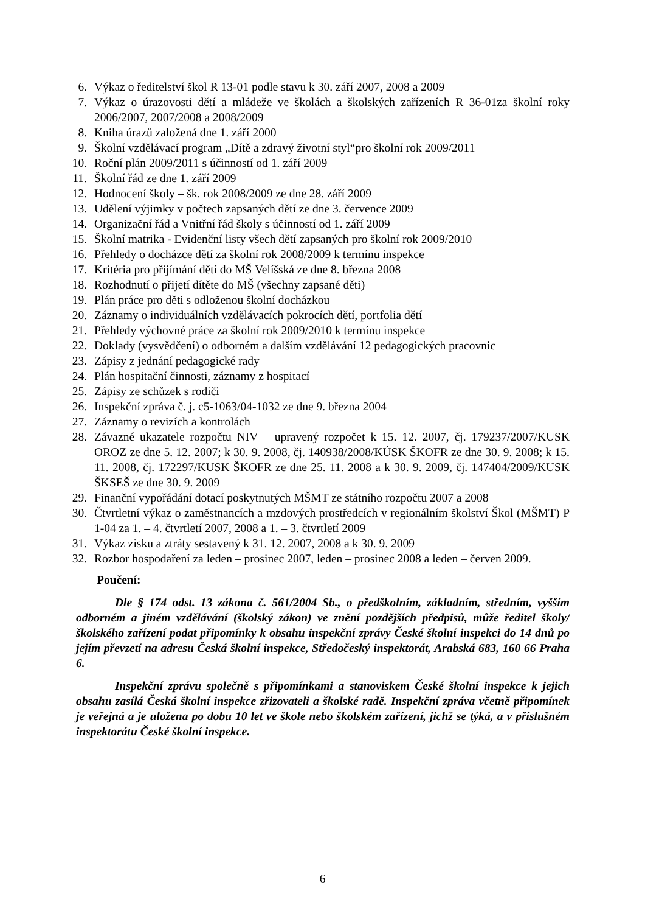6. Výkaz o ředitelství škol R 13-01 podle stavu k 30. září 2007, 2008 a 2009
7. Výkaz o úrazovosti dětí a mládeže ve školách a školských zařízeních R 36-01za školní roky 2006/2007, 2007/2008 a 2008/2009
8. Kniha úrazů založená dne 1. září 2000
9. Školní vzdělávací program „Dítě a zdravý životní styl“pro školní rok 2009/2011
10. Roční plán 2009/2011 s účinností od 1. září 2009
11. Školní řád ze dne 1. září 2009
12. Hodnocení školy – šk. rok 2008/2009 ze dne 28. září 2009
13. Udělení výjimky v počtech zapsaných dětí ze dne 3. července 2009
14. Organizační řád a Vnitřní řád školy s účinností od 1. září 2009
15. Školní matrika - Evidenční listy všech dětí zapsaných pro školní rok 2009/2010
16. Přehledy o docházce dětí za školní rok 2008/2009 k termínu inspekce
17. Kritéria pro přijímání dětí do MŠ Velíšská ze dne 8. března 2008
18. Rozhodnutí o přijetí dítěte do MŠ (všechny zapsané děti)
19. Plán práce pro děti s odloženou školní docházkou
20. Záznamy o individuálních vzdělávacích pokrocích dětí, portfolia dětí
21. Přehledy výchovné práce za školní rok 2009/2010 k termínu inspekce
22. Doklady (vysvědčení) o odborném a dalším vzdělávání 12 pedagogických pracovnic
23. Zápisy z jednání pedagogické rady
24. Plán hospitační činnosti, záznamy z hospitací
25. Zápisy ze schůzek s rodiči
26. Inspekční zpráva č. j. c5-1063/04-1032 ze dne 9. března 2004
27. Záznamy o revizích a kontrolách
28. Závazné ukazatele rozpočtu NIV – upravený rozpočet k 15. 12. 2007, čj. 179237/2007/KUSK OROZ ze dne 5. 12. 2007; k 30. 9. 2008, čj. 140938/2008/KÚSK ŠKOFR ze dne 30. 9. 2008; k 15. 11. 2008, čj. 172297/KUSK ŠKOFR ze dne 25. 11. 2008 a k 30. 9. 2009, čj. 147404/2009/KUSK ŠKSEŠ ze dne 30. 9. 2009
29. Finanční vypořádání dotací poskytnutých MŠMT ze státního rozpočtu 2007 a 2008
30. Čtvrtletní výkaz o zaměstnancích a mzdových prostředcích v regionálním školství Škol (MŠMT) P 1-04 za 1. – 4. čtvrtletí 2007, 2008 a 1. – 3. čtvrtletí 2009
31. Výkaz zisku a ztráty sestavený k 31. 12. 2007, 2008 a k 30. 9. 2009
32. Rozbor hospodaření za leden – prosinec 2007, leden – prosinec 2008 a leden – červen 2009.
Poučení:
Dle § 174 odst. 13 zákona č. 561/2004 Sb., o předškolním, základním, středním, vyšším odborném a jiném vzdělávání (školský zákon) ve znění pozdějších předpisů, může ředitel školy/školského zařízení podat připomínky k obsahu inspekční zprávy České školní inspekci do 14 dnů po jejím převzetí na adresu Česká školní inspekce, Středočeský inspektorát, Arabská 683, 160 66 Praha 6.
Inspekční zprávu společně s připomínkami a stanoviskem České školní inspekce k jejich obsahu zasílá Česká školní inspekce zřizovateli a školské radě. Inspekční zpráva včetně připomínek je veřejná a je uložena po dobu 10 let ve škole nebo školském zařízení, jichž se týká, a v příslušném inspektorátu České školní inspekce.
6